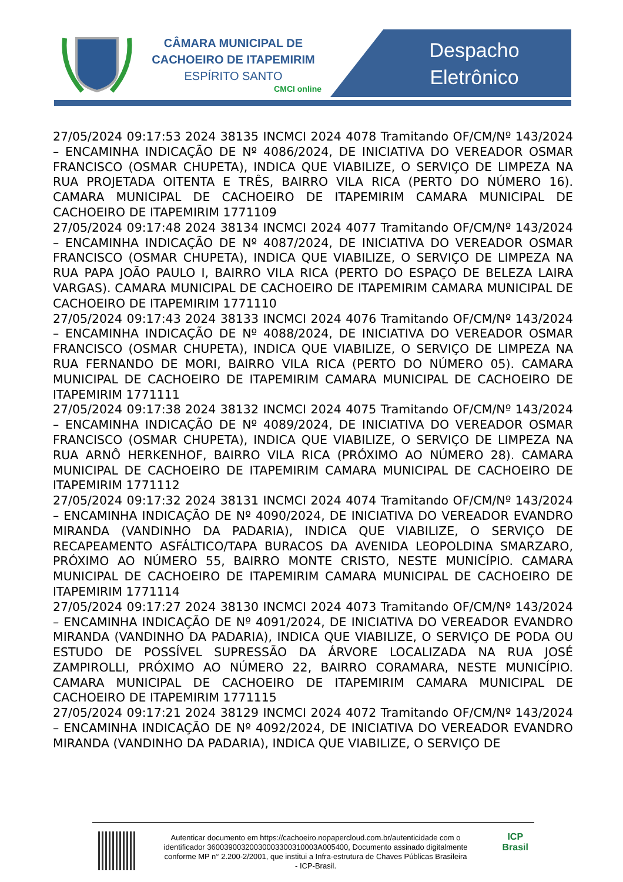CÂMARA MUNICIPAL DE CACHOEIRO DE ITAPEMIRIM
ESPÍRITO SANTO
CMCI online
Despacho
Eletrônico
27/05/2024 09:17:53 2024 38135 INCMCI 2024 4078 Tramitando OF/CM/Nº 143/2024 – ENCAMINHA INDICAÇÃO DE Nº 4086/2024, DE INICIATIVA DO VEREADOR OSMAR FRANCISCO (OSMAR CHUPETA), INDICA QUE VIABILIZE, O SERVIÇO DE LIMPEZA NA RUA PROJETADA OITENTA E TRÊS, BAIRRO VILA RICA (PERTO DO NÚMERO 16). CAMARA MUNICIPAL DE CACHOEIRO DE ITAPEMIRIM CAMARA MUNICIPAL DE CACHOEIRO DE ITAPEMIRIM 1771109
27/05/2024 09:17:48 2024 38134 INCMCI 2024 4077 Tramitando OF/CM/Nº 143/2024 – ENCAMINHA INDICAÇÃO DE Nº 4087/2024, DE INICIATIVA DO VEREADOR OSMAR FRANCISCO (OSMAR CHUPETA), INDICA QUE VIABILIZE, O SERVIÇO DE LIMPEZA NA RUA PAPA JOÃO PAULO I, BAIRRO VILA RICA (PERTO DO ESPAÇO DE BELEZA LAIRA VARGAS). CAMARA MUNICIPAL DE CACHOEIRO DE ITAPEMIRIM CAMARA MUNICIPAL DE CACHOEIRO DE ITAPEMIRIM 1771110
27/05/2024 09:17:43 2024 38133 INCMCI 2024 4076 Tramitando OF/CM/Nº 143/2024 – ENCAMINHA INDICAÇÃO DE Nº 4088/2024, DE INICIATIVA DO VEREADOR OSMAR FRANCISCO (OSMAR CHUPETA), INDICA QUE VIABILIZE, O SERVIÇO DE LIMPEZA NA RUA FERNANDO DE MORI, BAIRRO VILA RICA (PERTO DO NÚMERO 05). CAMARA MUNICIPAL DE CACHOEIRO DE ITAPEMIRIM CAMARA MUNICIPAL DE CACHOEIRO DE ITAPEMIRIM 1771111
27/05/2024 09:17:38 2024 38132 INCMCI 2024 4075 Tramitando OF/CM/Nº 143/2024 – ENCAMINHA INDICAÇÃO DE Nº 4089/2024, DE INICIATIVA DO VEREADOR OSMAR FRANCISCO (OSMAR CHUPETA), INDICA QUE VIABILIZE, O SERVIÇO DE LIMPEZA NA RUA ARNÔ HERKENHOF, BAIRRO VILA RICA (PRÓXIMO AO NÚMERO 28). CAMARA MUNICIPAL DE CACHOEIRO DE ITAPEMIRIM CAMARA MUNICIPAL DE CACHOEIRO DE ITAPEMIRIM 1771112
27/05/2024 09:17:32 2024 38131 INCMCI 2024 4074 Tramitando OF/CM/Nº 143/2024 – ENCAMINHA INDICAÇÃO DE Nº 4090/2024, DE INICIATIVA DO VEREADOR EVANDRO MIRANDA (VANDINHO DA PADARIA), INDICA QUE VIABILIZE, O SERVIÇO DE RECAPEAMENTO ASFÁLTICO/TAPA BURACOS DA AVENIDA LEOPOLDINA SMARZARO, PRÓXIMO AO NÚMERO 55, BAIRRO MONTE CRISTO, NESTE MUNICÍPIO. CAMARA MUNICIPAL DE CACHOEIRO DE ITAPEMIRIM CAMARA MUNICIPAL DE CACHOEIRO DE ITAPEMIRIM 1771114
27/05/2024 09:17:27 2024 38130 INCMCI 2024 4073 Tramitando OF/CM/Nº 143/2024 – ENCAMINHA INDICAÇÃO DE Nº 4091/2024, DE INICIATIVA DO VEREADOR EVANDRO MIRANDA (VANDINHO DA PADARIA), INDICA QUE VIABILIZE, O SERVIÇO DE PODA OU ESTUDO DE POSSÍVEL SUPRESSÃO DA ÁRVORE LOCALIZADA NA RUA JOSÉ ZAMPIROLLI, PRÓXIMO AO NÚMERO 22, BAIRRO CORAMARA, NESTE MUNICÍPIO. CAMARA MUNICIPAL DE CACHOEIRO DE ITAPEMIRIM CAMARA MUNICIPAL DE CACHOEIRO DE ITAPEMIRIM 1771115
27/05/2024 09:17:21 2024 38129 INCMCI 2024 4072 Tramitando OF/CM/Nº 143/2024 – ENCAMINHA INDICAÇÃO DE Nº 4092/2024, DE INICIATIVA DO VEREADOR EVANDRO MIRANDA (VANDINHO DA PADARIA), INDICA QUE VIABILIZE, O SERVIÇO DE
Autenticar documento em https://cachoeiro.nopapercloud.com.br/autenticidade com o identificador 36003900320030003300310003A005400, Documento assinado digitalmente conforme MP n° 2.200-2/2001, que institui a Infra-estrutura de Chaves Públicas Brasileira - ICP-Brasil.
ICP
Brasil